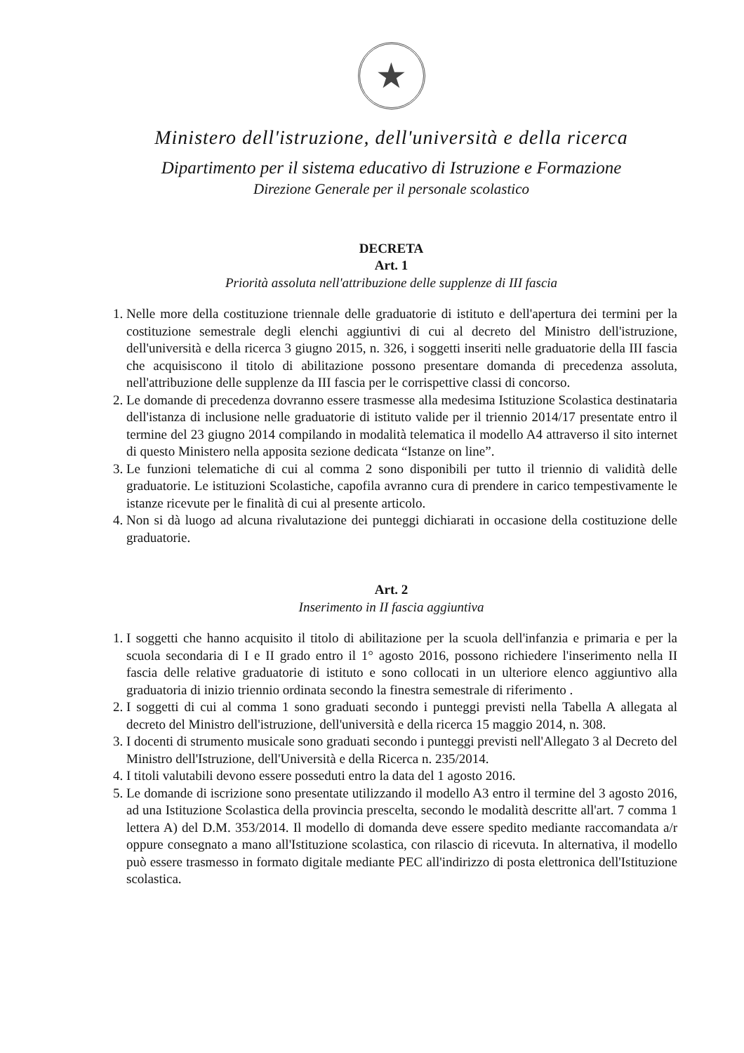★
Ministero dell'istruzione, dell'università e della ricerca
Dipartimento per il sistema educativo di Istruzione e Formazione
Direzione Generale per il personale scolastico
DECRETA
Art. 1
Priorità assoluta nell'attribuzione delle supplenze di III fascia
1. Nelle more della costituzione triennale delle graduatorie di istituto e dell'apertura dei termini per la costituzione semestrale degli elenchi aggiuntivi di cui al decreto del Ministro dell'istruzione, dell'università e della ricerca 3 giugno 2015, n. 326, i soggetti inseriti nelle graduatorie della III fascia che acquisiscono il titolo di abilitazione possono presentare domanda di precedenza assoluta, nell'attribuzione delle supplenze da III fascia per le corrispettive classi di concorso.
2. Le domande di precedenza dovranno essere trasmesse alla medesima Istituzione Scolastica destinataria dell'istanza di inclusione nelle graduatorie di istituto valide per il triennio 2014/17 presentate entro il termine del 23 giugno 2014 compilando in modalità telematica il modello A4 attraverso il sito internet di questo Ministero nella apposita sezione dedicata “Istanze on line”.
3. Le funzioni telematiche di cui al comma 2 sono disponibili per tutto il triennio di validità delle graduatorie. Le istituzioni Scolastiche, capofila avranno cura di prendere in carico tempestivamente le istanze ricevute per le finalità di cui al presente articolo.
4. Non si dà luogo ad alcuna rivalutazione dei punteggi dichiarati in occasione della costituzione delle graduatorie.
Art. 2
Inserimento in II fascia aggiuntiva
1. I soggetti che hanno acquisito il titolo di abilitazione per la scuola dell'infanzia e primaria e per la scuola secondaria di I e II grado entro il 1° agosto 2016, possono richiedere l'inserimento nella II fascia delle relative graduatorie di istituto e sono collocati in un ulteriore elenco aggiuntivo alla graduatoria di inizio triennio ordinata secondo la finestra semestrale di riferimento .
2. I soggetti di cui al comma 1 sono graduati secondo i punteggi previsti nella Tabella A allegata al decreto del Ministro dell'istruzione, dell'università e della ricerca 15 maggio 2014, n. 308.
3. I docenti di strumento musicale sono graduati secondo i punteggi previsti nell'Allegato 3 al Decreto del Ministro dell'Istruzione, dell'Università e della Ricerca n. 235/2014.
4. I titoli valutabili devono essere posseduti entro la data del 1 agosto 2016.
5. Le domande di iscrizione sono presentate utilizzando il modello A3 entro il termine del 3 agosto 2016, ad una Istituzione Scolastica della provincia prescelta, secondo le modalità descritte all'art. 7 comma 1 lettera A) del D.M. 353/2014. Il modello di domanda deve essere spedito mediante raccomandata a/r oppure consegnato a mano all'Istituzione scolastica, con rilascio di ricevuta. In alternativa, il modello può essere trasmesso in formato digitale mediante PEC all'indirizzo di posta elettronica dell'Istituzione scolastica.